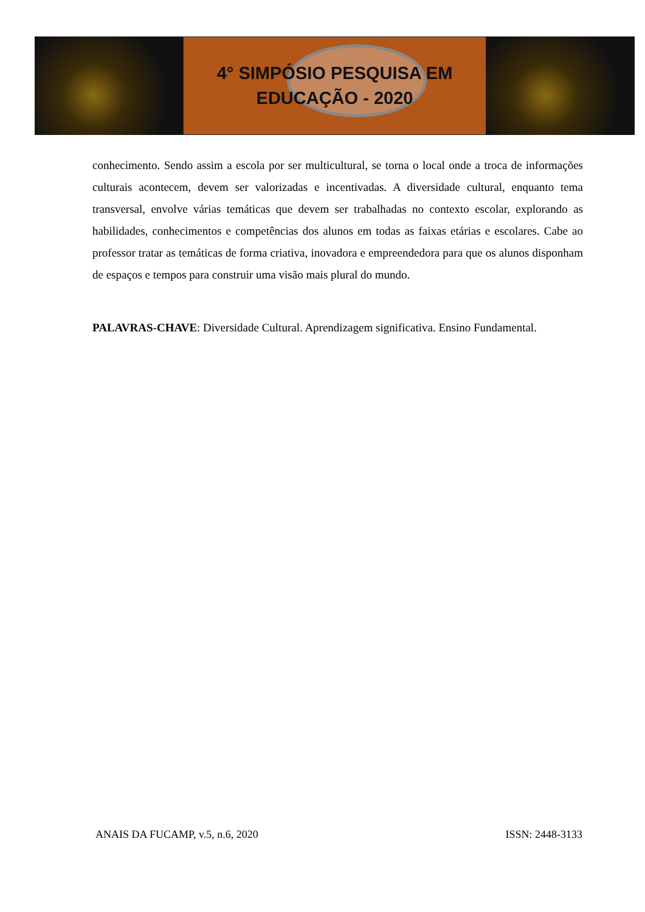4° SIMPÓSIO PESQUISA EM
EDUCAÇÃO - 2020
conhecimento. Sendo assim a escola por ser multicultural, se torna o local onde a troca de informações culturais acontecem, devem ser valorizadas e incentivadas. A diversidade cultural, enquanto tema transversal, envolve várias temáticas que devem ser trabalhadas no contexto escolar, explorando as habilidades, conhecimentos e competências dos alunos em todas as faixas etárias e escolares. Cabe ao professor tratar as temáticas de forma criativa, inovadora e empreendedora para que os alunos disponham de espaços e tempos para construir uma visão mais plural do mundo.
PALAVRAS-CHAVE: Diversidade Cultural. Aprendizagem significativa. Ensino Fundamental.
ANAIS DA FUCAMP, v.5, n.6, 2020 ISSN: 2448-3133